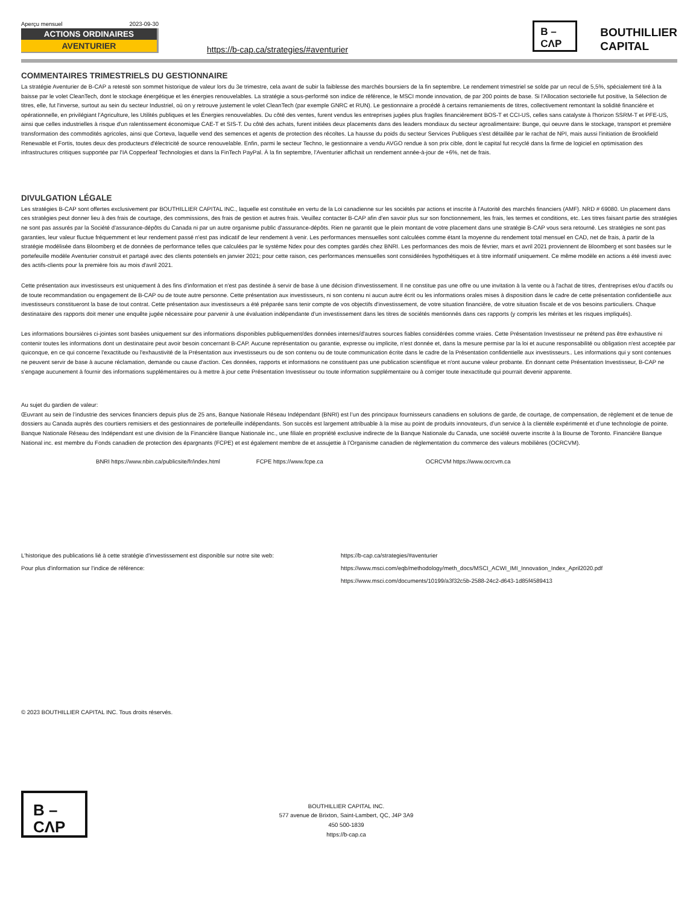Aperçu mensuel 2023-09-30
ACTIONS ORDINAIRES
AVENTURIER
https://b-cap.ca/strategies/#aventurier
B –
CΛP
BOUTHILLIER
CAPITAL
COMMENTAIRES TRIMESTRIELS DU GESTIONNAIRE
La stratégie Aventurier de B-CAP a retesté son sommet historique de valeur lors du 3e trimestre, cela avant de subir la faiblesse des marchés boursiers de la fin septembre. Le rendement trimestriel se solde par un recul de 5,5%, spécialement tiré à la baisse par le volet CleanTech, dont le stockage énergétique et les énergies renouvelables. La stratégie a sous-performé son indice de référence, le MSCI monde innovation, de par 200 points de base. Si l'Allocation sectorielle fut positive, la Sélection de titres, elle, fut l'inverse, surtout au sein du secteur Industriel, où on y retrouve justement le volet CleanTech (par exemple GNRC et RUN). Le gestionnaire a procédé à certains remaniements de titres, collectivement remontant la solidité financière et opérationnelle, en privilégiant l'Agriculture, les Utilités publiques et les Énergies renouvelables. Du côté des ventes, furent vendus les entreprises jugées plus fragiles financièrement BOS-T et CCI-US, celles sans catalyste à l'horizon SSRM-T et PFE-US, ainsi que celles industrielles à risque d'un ralentissement économique CAE-T et SIS-T. Du côté des achats, furent initiées deux placements dans des leaders mondiaux du secteur agroalimentaire: Bunge, qui oeuvre dans le stockage, transport et première transformation des commodités agricoles, ainsi que Corteva, laquelle vend des semences et agents de protection des récoltes. La hausse du poids du secteur Services Publiques s'est détaillée par le rachat de NPI, mais aussi l'initiation de Brookfield Renewable et Fortis, toutes deux des producteurs d'électricité de source renouvelable. Enfin, parmi le secteur Techno, le gestionnaire a vendu AVGO rendue à son prix cible, dont le capital fut recyclé dans la firme de logiciel en optimisation des infrastructures critiques supportée par l'IA Copperleaf Technologies et dans la FinTech PayPal. À la fin septembre, l'Aventurier affichait un rendement année-à-jour de +6%, net de frais.
DIVULGATION LÉGALE
Les stratégies B-CAP sont offertes exclusivement par BOUTHILLIER CAPITAL INC., laquelle est constituée en vertu de la Loi canadienne sur les sociétés par actions et inscrite à l'Autorité des marchés financiers (AMF). NRD # 69080. Un placement dans ces stratégies peut donner lieu à des frais de courtage, des commissions, des frais de gestion et autres frais. Veuillez contacter B-CAP afin d'en savoir plus sur son fonctionnement, les frais, les termes et conditions, etc. Les titres faisant partie des stratégies ne sont pas assurés par la Société d'assurance-dépôts du Canada ni par un autre organisme public d'assurance-dépôts. Rien ne garantit que le plein montant de votre placement dans une stratégie B-CAP vous sera retourné. Les stratégies ne sont pas garanties, leur valeur fluctue fréquemment et leur rendement passé n'est pas indicatif de leur rendement à venir. Les performances mensuelles sont calculées comme étant la moyenne du rendement total mensuel en CAD, net de frais, à partir de la stratégie modélisée dans Bloomberg et de données de performance telles que calculées par le système Ndex pour des comptes gardés chez BNRI. Les performances des mois de février, mars et avril 2021 proviennent de Bloomberg et sont basées sur le portefeuille modèle Aventurier construit et partagé avec des clients potentiels en janvier 2021; pour cette raison, ces performances mensuelles sont considérées hypothétiques et à titre informatif uniquement. Ce même modèle en actions a été investi avec des actifs-clients pour la première fois au mois d'avril 2021.
Cette présentation aux investisseurs est uniquement à des fins d'information et n'est pas destinée à servir de base à une décision d'investissement. Il ne constitue pas une offre ou une invitation à la vente ou à l'achat de titres, d'entreprises et/ou d'actifs ou de toute recommandation ou engagement de B-CAP ou de toute autre personne. Cette présentation aux investisseurs, ni son contenu ni aucun autre écrit ou les informations orales mises à disposition dans le cadre de cette présentation confidentielle aux investisseurs constitueront la base de tout contrat. Cette présentation aux investisseurs a été préparée sans tenir compte de vos objectifs d'investissement, de votre situation financière, de votre situation fiscale et de vos besoins particuliers. Chaque destinataire des rapports doit mener une enquête jugée nécessaire pour parvenir à une évaluation indépendante d'un investissement dans les titres de sociétés mentionnés dans ces rapports (y compris les mérites et les risques impliqués).
Les informations boursières ci-jointes sont basées uniquement sur des informations disponibles publiquement/des données internes/d'autres sources fiables considérées comme vraies. Cette Présentation Investisseur ne prétend pas être exhaustive ni contenir toutes les informations dont un destinataire peut avoir besoin concernant B-CAP. Aucune représentation ou garantie, expresse ou implicite, n'est donnée et, dans la mesure permise par la loi et aucune responsabilité ou obligation n'est acceptée par quiconque, en ce qui concerne l'exactitude ou l'exhaustivité de la Présentation aux investisseurs ou de son contenu ou de toute communication écrite dans le cadre de la Présentation confidentielle aux investisseurs.. Les informations qui y sont contenues ne peuvent servir de base à aucune réclamation, demande ou cause d'action. Ces données, rapports et informations ne constituent pas une publication scientifique et n'ont aucune valeur probante. En donnant cette Présentation Investisseur, B-CAP ne s'engage aucunement à fournir des informations supplémentaires ou à mettre à jour cette Présentation Investisseur ou toute information supplémentaire ou à corriger toute inexactitude qui pourrait devenir apparente.
Au sujet du gardien de valeur:
Œuvrant au sein de l’industrie des services financiers depuis plus de 25 ans, Banque Nationale Réseau Indépendant (BNRI) est l’un des principaux fournisseurs canadiens en solutions de garde, de courtage, de compensation, de règlement et de tenue de dossiers au Canada auprès des courtiers remisiers et des gestionnaires de portefeuille indépendants. Son succès est largement attribuable à la mise au point de produits innovateurs, d’un service à la clientèle expérimenté et d’une technologie de pointe. Banque Nationale Réseau des Indépendant est une division de la Financière Banque Nationale inc., une filiale en propriété exclusive indirecte de la Banque Nationale du Canada, une société ouverte inscrite à la Bourse de Toronto. Financière Banque National inc. est membre du Fonds canadien de protection des épargnants (FCPE) et est également membre de et assujettie à l’Organisme canadien de réglementation du commerce des valeurs mobilières (OCRCVM).
BNRI https://www.nbin.ca/publicsite/fr/index.html FCPE https://www.fcpe.ca OCRCVM https://www.ocrcvm.ca
L'historique des publications lié à cette stratégie d'investissement est disponible sur notre site web: https://b-cap.ca/strategies/#aventurier
Pour plus d'information sur l'indice de référence: https://www.msci.com/eqb/methodology/meth_docs/MSCI_ACWI_IMI_Innovation_Index_April2020.pdf
https://www.msci.com/documents/10199/a3f32c5b-2588-24c2-d643-1d85f4589413
© 2023 BOUTHILLIER CAPITAL INC. Tous droits réservés.
B –
CΛP
BOUTHILLIER CAPITAL INC.
577 avenue de Brixton, Saint-Lambert, QC, J4P 3A9
450 500-1839
https://b-cap.ca